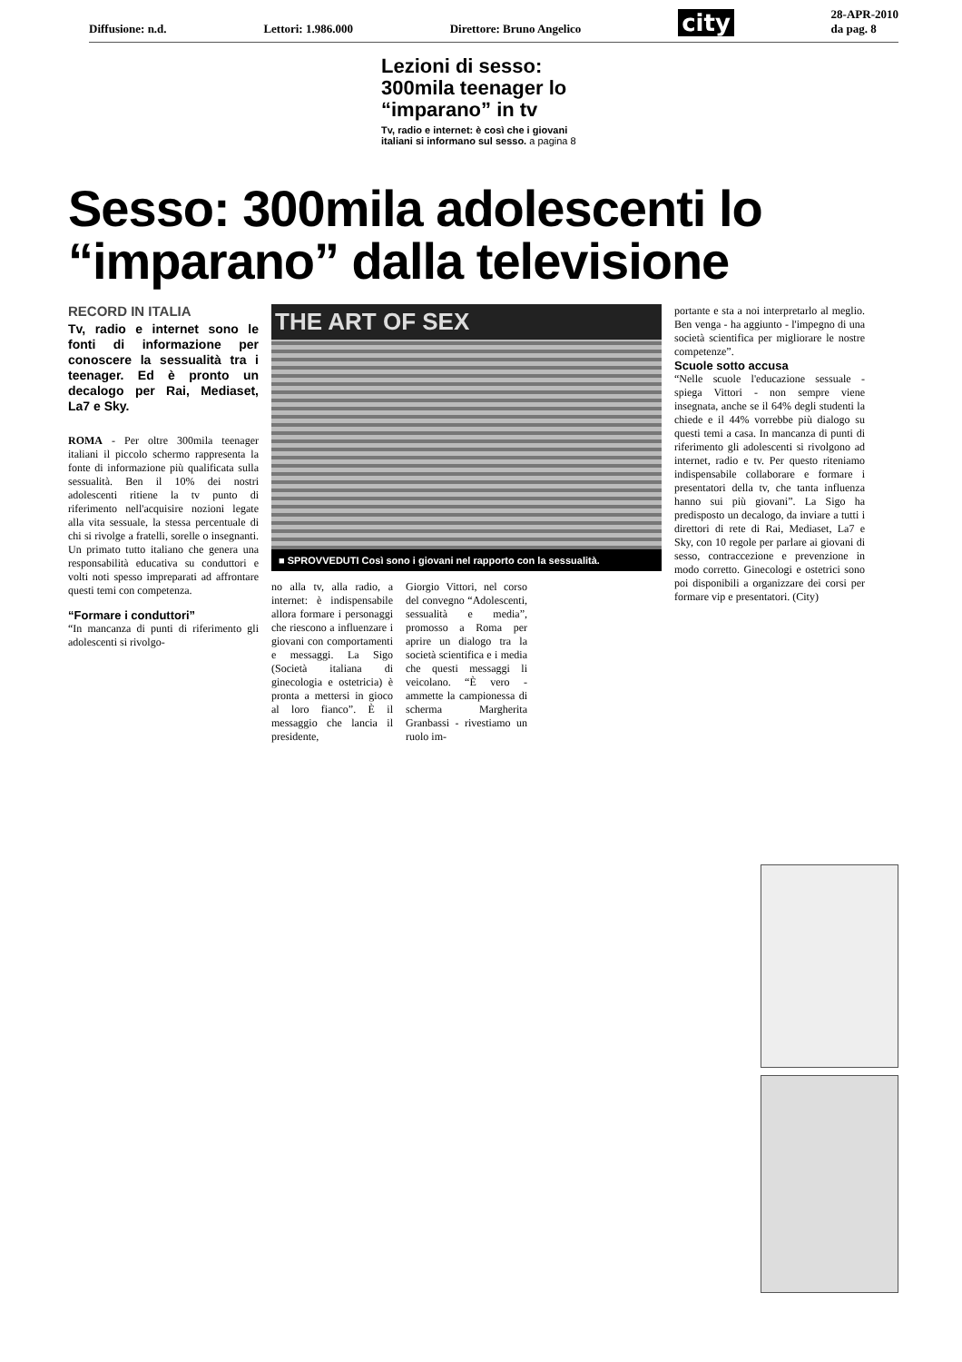Diffusione: n.d. Lettori: 1.986.000 Direttore: Bruno Angelico city 28-APR-2010
da pag. 8
Lezioni di sesso: 300mila teenager lo “imparano” in tv
Tv, radio e internet: è così che i giovani italiani si informano sul sesso. a pagina 8
Sesso: 300mila adolescenti lo “imparano” dalla televisione
RECORD IN ITALIA
Tv, radio e internet sono le fonti di informazione per conoscere la sessualità tra i teenager. Ed è pronto un decalogo per Rai, Mediaset, La7 e Sky.
ROMA - Per oltre 300mila teenager italiani il piccolo schermo rappresenta la fonte di informazione più qualificata sulla sessualità. Ben il 10% dei nostri adolescenti ritiene la tv punto di riferimento nell'acquisire nozioni legate alla vita sessuale, la stessa percentuale di chi si rivolge a fratelli, sorelle o insegnanti. Un primato tutto italiano che genera una responsabilità educativa su conduttori e volti noti spesso impreparati ad affrontare questi temi con competenza.
“Formare i conduttori”
“In mancanza di punti di riferimento gli adolescenti si rivolgo-
THE ART OF SEX
■ SPROVVEDUTI Così sono i giovani nel rapporto con la sessualità.
no alla tv, alla radio, a internet: è indispensabile allora formare i personaggi che riescono a influenzare i giovani con comportamenti e messaggi. La Sigo (Società italiana di ginecologia e ostetricia) è pronta a mettersi in gioco al loro fianco”. È il messaggio che lancia il presidente,
Giorgio Vittori, nel corso del convegno “Adolescenti, sessualità e media”, promosso a Roma per aprire un dialogo tra la società scientifica e i media che questi messaggi li veicolano. “È vero - ammette la campionessa di scherma Margherita Granbassi - rivestiamo un ruolo im-
portante e sta a noi interpretarlo al meglio. Ben venga - ha aggiunto - l'impegno di una società scientifica per migliorare le nostre competenze”.
Scuole sotto accusa
“Nelle scuole l'educazione sessuale - spiega Vittori - non sempre viene insegnata, anche se il 64% degli studenti la chiede e il 44% vorrebbe più dialogo su questi temi a casa. In mancanza di punti di riferimento gli adolescenti si rivolgono ad internet, radio e tv. Per questo riteniamo indispensabile collaborare e formare i presentatori della tv, che tanta influenza hanno sui più giovani”. La Sigo ha predisposto un decalogo, da inviare a tutti i direttori di rete di Rai, Mediaset, La7 e Sky, con 10 regole per parlare ai giovani di sesso, contraccezione e prevenzione in modo corretto. Ginecologi e ostetrici sono poi disponibili a organizzare dei corsi per formare vip e presentatori. (City)